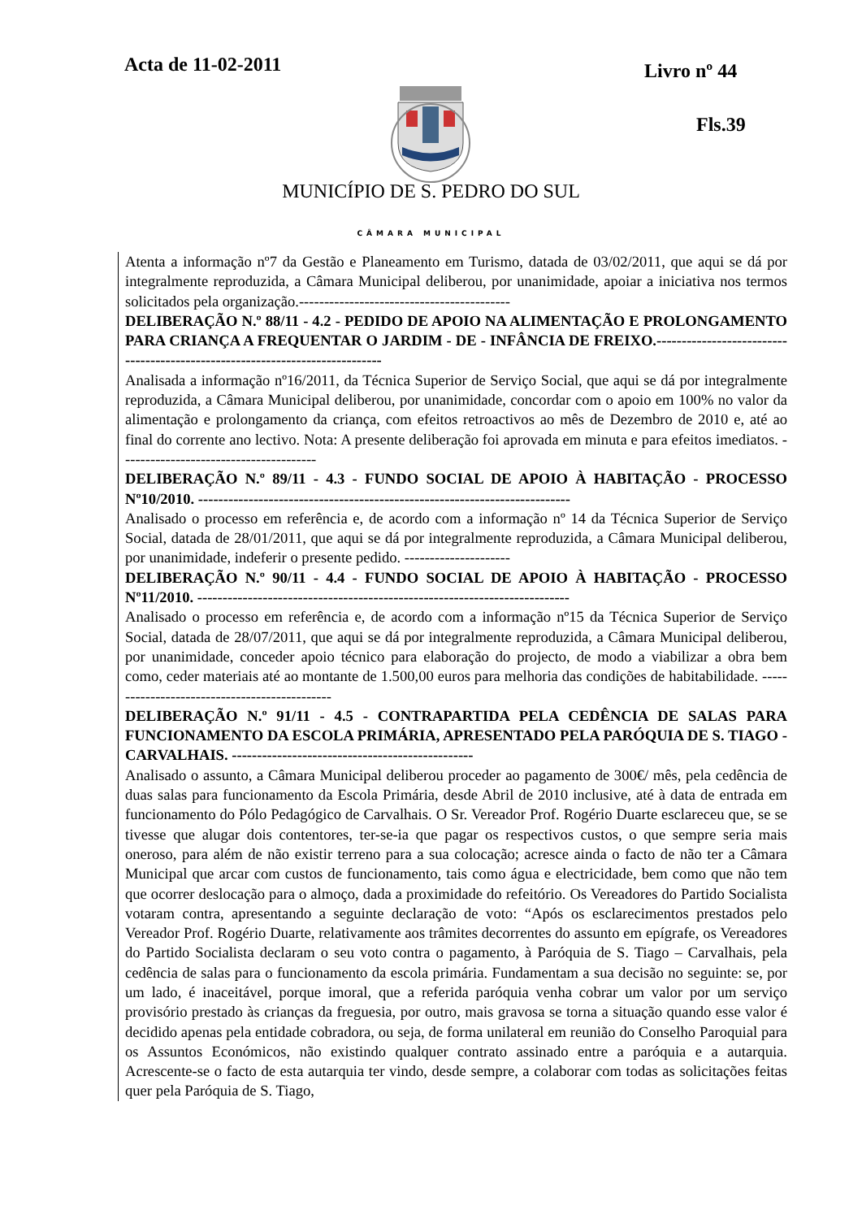Acta de 11-02-2011 Livro nº 44
Fls.39
MUNICÍPIO DE S. PEDRO DO SUL
CÂMARA MUNICIPAL
Atenta a informação nº7 da Gestão e Planeamento em Turismo, datada de 03/02/2011, que aqui se dá por integralmente reproduzida, a Câmara Municipal deliberou, por unanimidade, apoiar a iniciativa nos termos solicitados pela organização.------------------------------------------
DELIBERAÇÃO N.º 88/11 - 4.2 - PEDIDO DE APOIO NA ALIMENTAÇÃO E PROLONGAMENTO PARA CRIANÇA A FREQUENTAR O JARDIM - DE - INFÂNCIA DE FREIXO.-----------------------------------------------------------------------------
Analisada a informação nº16/2011, da Técnica Superior de Serviço Social, que aqui se dá por integralmente reproduzida, a Câmara Municipal deliberou, por unanimidade, concordar com o apoio em 100% no valor da alimentação e prolongamento da criança, com efeitos retroactivos ao mês de Dezembro de 2010 e, até ao final do corrente ano lectivo. Nota: A presente deliberação foi aprovada em minuta e para efeitos imediatos. ---------------------------------------
DELIBERAÇÃO N.º 89/11 - 4.3 - FUNDO SOCIAL DE APOIO À HABITAÇÃO - PROCESSO Nº10/2010. --------------------------------------------------------------------------
Analisado o processo em referência e, de acordo com a informação nº 14 da Técnica Superior de Serviço Social, datada de 28/01/2011, que aqui se dá por integralmente reproduzida, a Câmara Municipal deliberou, por unanimidade, indeferir o presente pedido. ---------------------
DELIBERAÇÃO N.º 90/11 - 4.4 - FUNDO SOCIAL DE APOIO À HABITAÇÃO - PROCESSO Nº11/2010. --------------------------------------------------------------------------
Analisado o processo em referência e, de acordo com a informação nº15 da Técnica Superior de Serviço Social, datada de 28/07/2011, que aqui se dá por integralmente reproduzida, a Câmara Municipal deliberou, por unanimidade, conceder apoio técnico para elaboração do projecto, de modo a viabilizar a obra bem como, ceder materiais até ao montante de 1.500,00 euros para melhoria das condições de habitabilidade. ----------------------------------------------
DELIBERAÇÃO N.º 91/11 - 4.5 - CONTRAPARTIDA PELA CEDÊNCIA DE SALAS PARA FUNCIONAMENTO DA ESCOLA PRIMÁRIA, APRESENTADO PELA PARÓQUIA DE S. TIAGO - CARVALHAIS. ------------------------------------------------
Analisado o assunto, a Câmara Municipal deliberou proceder ao pagamento de 300€/ mês, pela cedência de duas salas para funcionamento da Escola Primária, desde Abril de 2010 inclusive, até à data de entrada em funcionamento do Pólo Pedagógico de Carvalhais. O Sr. Vereador Prof. Rogério Duarte esclareceu que, se se tivesse que alugar dois contentores, ter-se-ia que pagar os respectivos custos, o que sempre seria mais oneroso, para além de não existir terreno para a sua colocação; acresce ainda o facto de não ter a Câmara Municipal que arcar com custos de funcionamento, tais como água e electricidade, bem como que não tem que ocorrer deslocação para o almoço, dada a proximidade do refeitório. Os Vereadores do Partido Socialista votaram contra, apresentando a seguinte declaração de voto: “Após os esclarecimentos prestados pelo Vereador Prof. Rogério Duarte, relativamente aos trâmites decorrentes do assunto em epígrafe, os Vereadores do Partido Socialista declaram o seu voto contra o pagamento, à Paróquia de S. Tiago – Carvalhais, pela cedência de salas para o funcionamento da escola primária. Fundamentam a sua decisão no seguinte: se, por um lado, é inaceitável, porque imoral, que a referida paróquia venha cobrar um valor por um serviço provisório prestado às crianças da freguesia, por outro, mais gravosa se torna a situação quando esse valor é decidido apenas pela entidade cobradora, ou seja, de forma unilateral em reunião do Conselho Paroquial para os Assuntos Económicos, não existindo qualquer contrato assinado entre a paróquia e a autarquia. Acrescente-se o facto de esta autarquia ter vindo, desde sempre, a colaborar com todas as solicitações feitas quer pela Paróquia de S. Tiago,